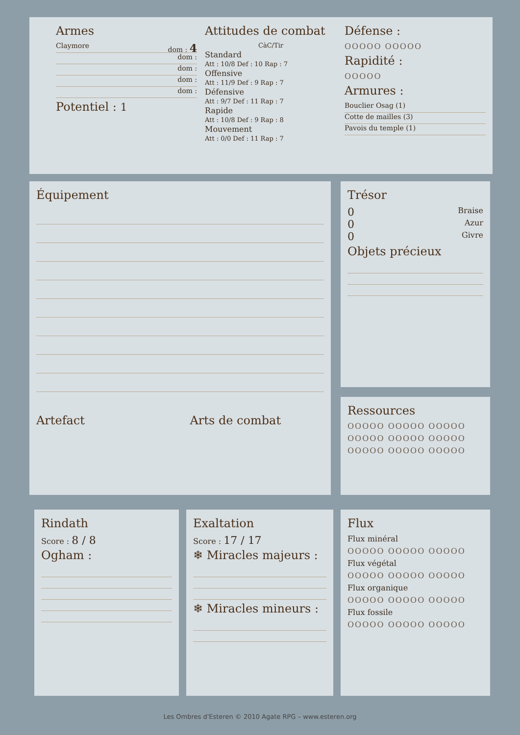Armes
Claymore dom : 4
dom :
dom :
dom :
dom :
Potentiel : 1
Attitudes de combat
CàC/Tir
Standard
Att : 10/8 Def : 10 Rap : 7
Offensive
Att : 11/9 Def : 9 Rap : 7
Défensive
Att : 9/7 Def : 11 Rap : 7
Rapide
Att : 10/8 Def : 9 Rap : 8
Mouvement
Att : 0/0 Def : 11 Rap : 7
Défense :
OOOOO OOOOO
Rapidité :
OOOOO
Armures :
Bouclier Osag (1)
Cotte de mailles (3)
Pavois du temple (1)
Équipement
Artefact Arts de combat
Trésor
0 Braise
0 Azur
0 Givre
Objets précieux
Ressources
OOOOO OOOOO OOOOO
OOOOO OOOOO OOOOO
OOOOO OOOOO OOOOO
Rindath
Score : 8 / 8
Ogham :
Exaltation
Score : 17 / 17
❄ Miracles majeurs :
❄ Miracles mineurs :
Flux
Flux minéral
OOOOO OOOOO OOOOO
Flux végétal
OOOOO OOOOO OOOOO
Flux organique
OOOOO OOOOO OOOOO
Flux fossile
OOOOO OOOOO OOOOO
Les Ombres d'Esteren © 2010 Agate RPG – www.esteren.org